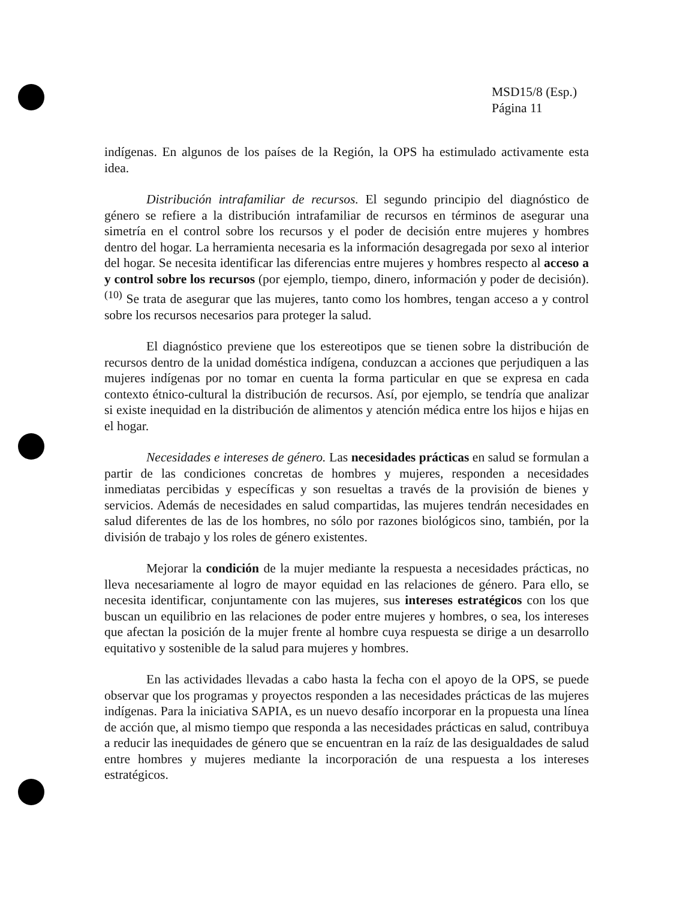MSD15/8 (Esp.)
Página 11
indígenas. En algunos de los países de la Región, la OPS ha estimulado activamente esta idea.
Distribución intrafamiliar de recursos. El segundo principio del diagnóstico de género se refiere a la distribución intrafamiliar de recursos en términos de asegurar una simetría en el control sobre los recursos y el poder de decisión entre mujeres y hombres dentro del hogar. La herramienta necesaria es la información desagregada por sexo al interior del hogar. Se necesita identificar las diferencias entre mujeres y hombres respecto al acceso a y control sobre los recursos (por ejemplo, tiempo, dinero, información y poder de decisión).<sup>(10)</sup> Se trata de asegurar que las mujeres, tanto como los hombres, tengan acceso a y control sobre los recursos necesarios para proteger la salud.
El diagnóstico previene que los estereotipos que se tienen sobre la distribución de recursos dentro de la unidad doméstica indígena, conduzcan a acciones que perjudiquen a las mujeres indígenas por no tomar en cuenta la forma particular en que se expresa en cada contexto étnico-cultural la distribución de recursos. Así, por ejemplo, se tendría que analizar si existe inequidad en la distribución de alimentos y atención médica entre los hijos e hijas en el hogar.
Necesidades e intereses de género. Las necesidades prácticas en salud se formulan a partir de las condiciones concretas de hombres y mujeres, responden a necesidades inmediatas percibidas y específicas y son resueltas a través de la provisión de bienes y servicios. Además de necesidades en salud compartidas, las mujeres tendrán necesidades en salud diferentes de las de los hombres, no sólo por razones biológicos sino, también, por la división de trabajo y los roles de género existentes.
Mejorar la condición de la mujer mediante la respuesta a necesidades prácticas, no lleva necesariamente al logro de mayor equidad en las relaciones de género. Para ello, se necesita identificar, conjuntamente con las mujeres, sus intereses estratégicos con los que buscan un equilibrio en las relaciones de poder entre mujeres y hombres, o sea, los intereses que afectan la posición de la mujer frente al hombre cuya respuesta se dirige a un desarrollo equitativo y sostenible de la salud para mujeres y hombres.
En las actividades llevadas a cabo hasta la fecha con el apoyo de la OPS, se puede observar que los programas y proyectos responden a las necesidades prácticas de las mujeres indígenas. Para la iniciativa SAPIA, es un nuevo desafío incorporar en la propuesta una línea de acción que, al mismo tiempo que responda a las necesidades prácticas en salud, contribuya a reducir las inequidades de género que se encuentran en la raíz de las desigualdades de salud entre hombres y mujeres mediante la incorporación de una respuesta a los intereses estratégicos.